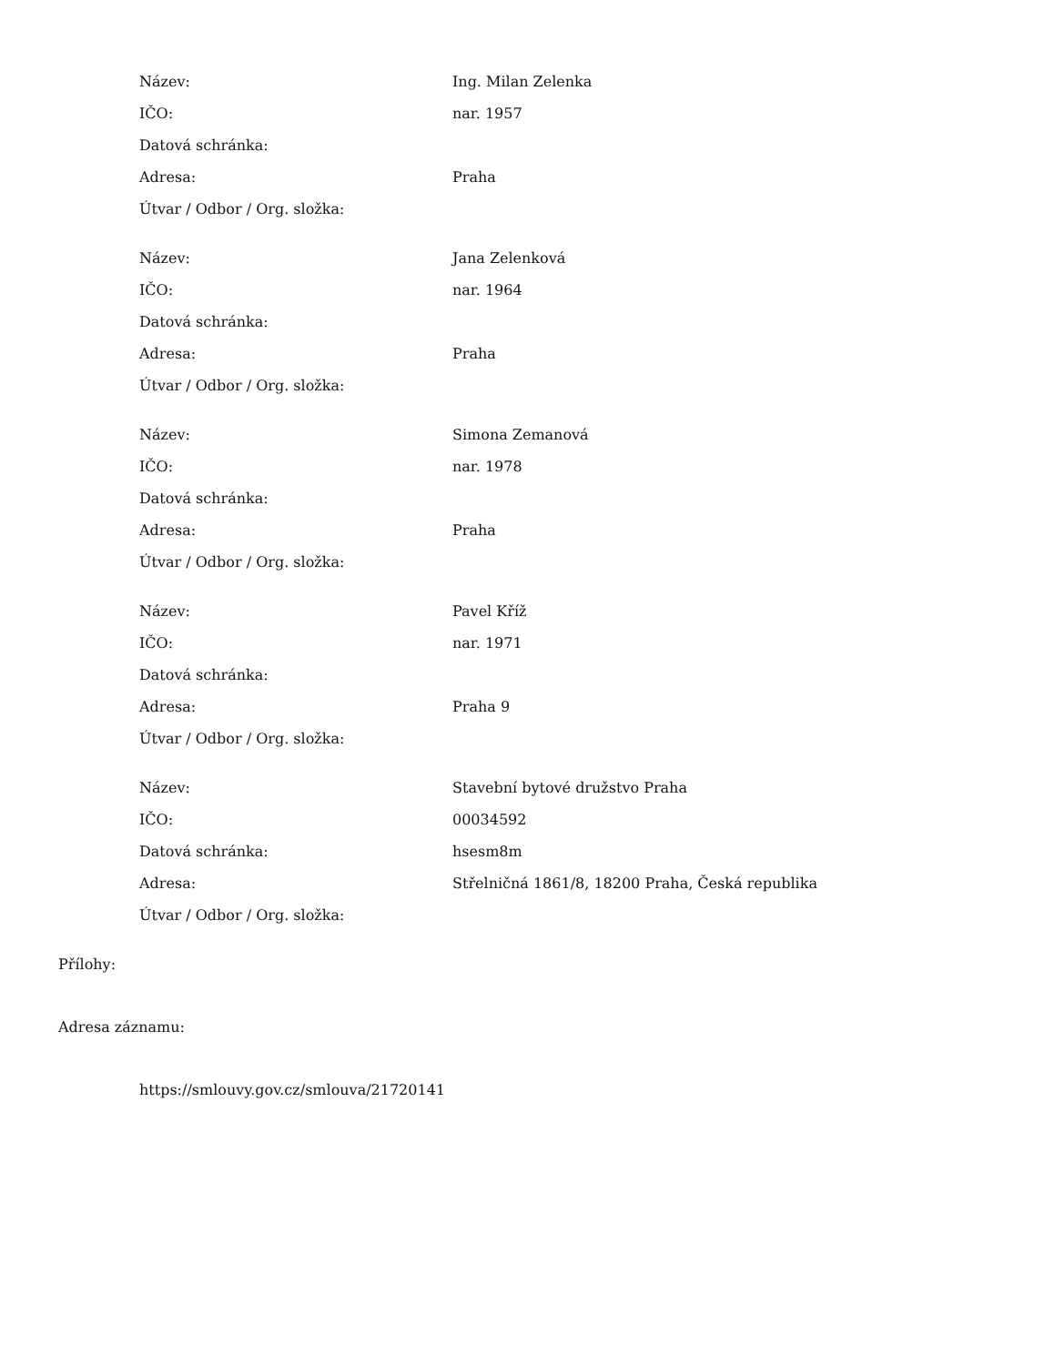| Název: | Ing. Milan Zelenka |
| IČO: | nar. 1957 |
| Datová schránka: | |
| Adresa: | Praha |
| Útvar / Odbor / Org. složka: | |
| Název: | Jana Zelenková |
| IČO: | nar. 1964 |
| Datová schránka: | |
| Adresa: | Praha |
| Útvar / Odbor / Org. složka: | |
| Název: | Simona Zemanová |
| IČO: | nar. 1978 |
| Datová schránka: | |
| Adresa: | Praha |
| Útvar / Odbor / Org. složka: | |
| Název: | Pavel Kříž |
| IČO: | nar. 1971 |
| Datová schránka: | |
| Adresa: | Praha 9 |
| Útvar / Odbor / Org. složka: | |
| Název: | Stavební bytové družstvo Praha |
| IČO: | 00034592 |
| Datová schránka: | hsesm8m |
| Adresa: | Střelničná 1861/8, 18200 Praha, Česká republika |
| Útvar / Odbor / Org. složka: | |
Přílohy:
Adresa záznamu:
https://smlouvy.gov.cz/smlouva/21720141